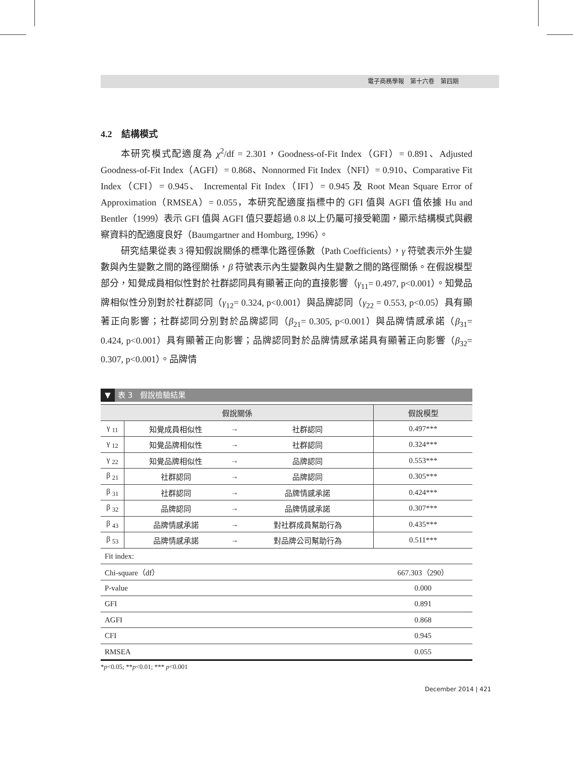電子商務學報　第十六卷　第四期
4.2　結構模式
本研究模式配適度為 χ<sup>2</sup>/df = 2.301，Goodness-of-Fit Index（GFI）= 0.891、Adjusted Goodness-of-Fit Index（AGFI）= 0.868、Nonnormed Fit Index（NFI）= 0.910、Comparative Fit Index（CFI）= 0.945、 Incremental Fit Index（IFI）= 0.945 及 Root Mean Square Error of Approximation（RMSEA）= 0.055，本研究配適度指標中的 GFI 值與 AGFI 值依據 Hu and Bentler（1999）表示 GFI 值與 AGFI 值只要超過 0.8 以上仍屬可接受範圍，顯示結構模式與觀察資料的配適度良好（Baumgartner and Homburg, 1996）。
研究結果從表 3 得知假說關係的標準化路徑係數（Path Coefficients），γ 符號表示外生變數與內生變數之間的路徑關係，β 符號表示內生變數與內生變數之間的路徑關係。在假說模型部分，知覺成員相似性對於社群認同具有顯著正向的直接影響（γ<sub>11</sub>= 0.497, p<0.001）。知覺品牌相似性分別對於社群認同（γ<sub>12</sub>= 0.324, p<0.001）與品牌認同（γ<sub>22</sub> = 0.553, p<0.05）具有顯著正向影響；社群認同分別對於品牌認同（β<sub>21</sub>= 0.305, p<0.001）與品牌情感承諾（β<sub>31</sub>= 0.424, p<0.001）具有顯著正向影響；品牌認同對於品牌情感承諾具有顯著正向影響（β<sub>32</sub>= 0.307, p<0.001）。品牌情
▼ 表 3　假說檢驗結果
| 假說關係 | | | | 假說模型 |
| --- | --- | --- | --- | --- |
| γ <sub>11</sub> | 知覺成員相似性 | → | 社群認同 | 0.497*** |
| γ <sub>12</sub> | 知覺品牌相似性 | → | 社群認同 | 0.324*** |
| γ <sub>22</sub> | 知覺品牌相似性 | → | 品牌認同 | 0.553*** |
| β <sub>21</sub> | 社群認同 | → | 品牌認同 | 0.305*** |
| β <sub>31</sub> | 社群認同 | → | 品牌情感承諾 | 0.424*** |
| β <sub>32</sub> | 品牌認同 | → | 品牌情感承諾 | 0.307*** |
| β <sub>43</sub> | 品牌情感承諾 | → | 對社群成員幫助行為 | 0.435*** |
| β <sub>53</sub> | 品牌情感承諾 | → | 對品牌公司幫助行為 | 0.511*** |
| Fit index: | | | | |
| Chi-square（df） | | | | 667.303（290） |
| P-value | | | | 0.000 |
| GFI | | | | 0.891 |
| AGFI | | | | 0.868 |
| CFI | | | | 0.945 |
| RMSEA | | | | 0.055 |
*p<0.05; **p<0.01; *** p<0.001
December 2014 | 421